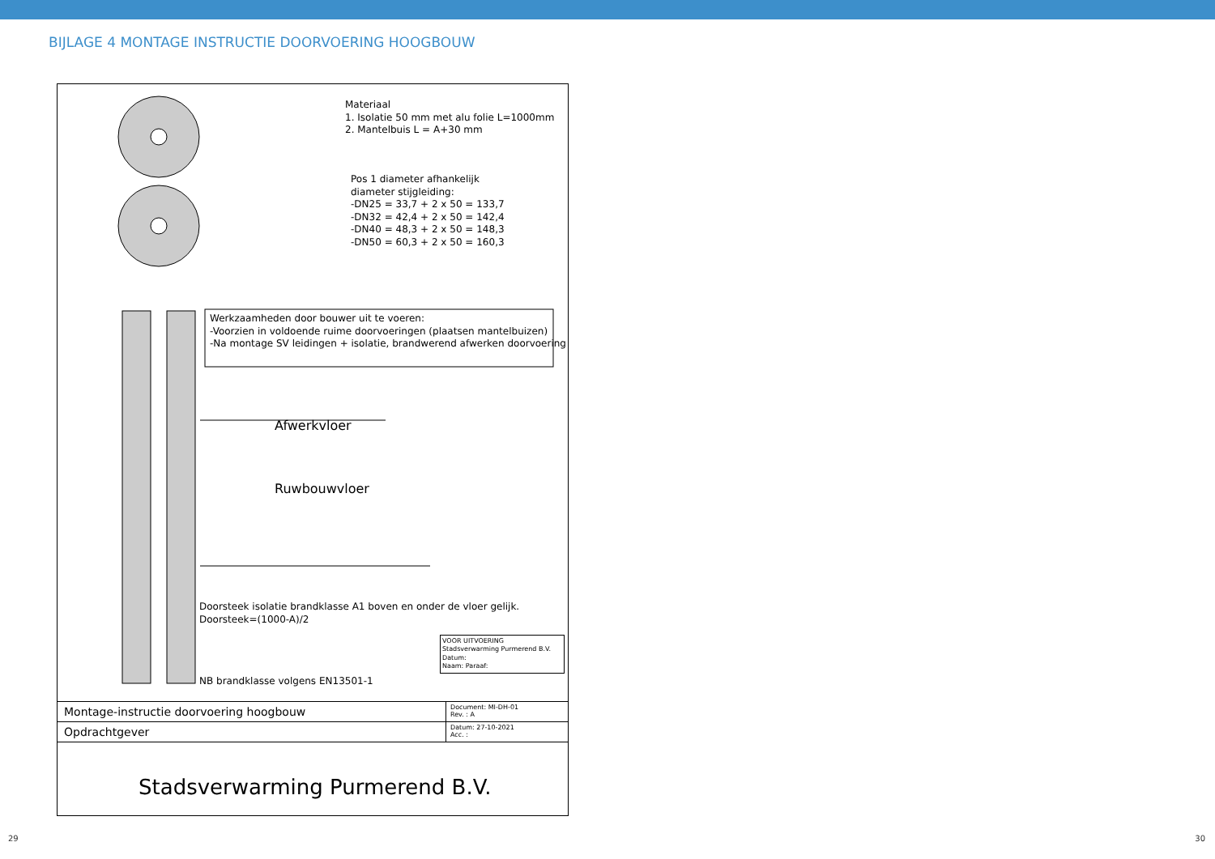BIJLAGE 4 MONTAGE INSTRUCTIE DOORVOERING HOOGBOUW
Materiaal
1. Isolatie 50 mm met alu folie L=1000mm
2. Mantelbuis L = A+30 mm
Pos 1 diameter afhankelijk
diameter stijgleiding:
-DN25 = 33,7 + 2 x 50 = 133,7
-DN32 = 42,4 + 2 x 50 = 142,4
-DN40 = 48,3 + 2 x 50 = 148,3
-DN50 = 60,3 + 2 x 50 = 160,3
Werkzaamheden door bouwer uit te voeren:
-Voorzien in voldoende ruime doorvoeringen (plaatsen mantelbuizen)
-Na montage SV leidingen + isolatie, brandwerend afwerken doorvoering
Afwerkvloer
Ruwbouwvloer
Doorsteek isolatie brandklasse A1 boven en onder de vloer gelijk.
Doorsteek=(1000-A)/2
NB brandklasse volgens EN13501-1
VOOR UITVOERING
Stadsverwarming Purmerend B.V.
Datum:
Naam: Paraaf:
Montage-instructie doorvoering hoogbouw
Document: MI-DH-01
Rev. : A
Opdrachtgever
Datum: 27-10-2021
Acc. :
Stadsverwarming Purmerend B.V.
29 30